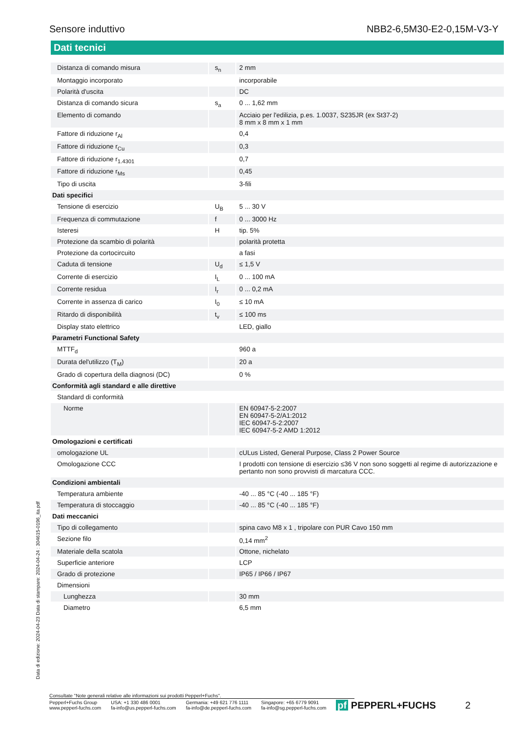Sensore induttivo NBB2-6,5M30-E2-0,15M-V3-Y
Dati tecnici
| Distanza di comando misura | s<sub>n</sub> | 2 mm |
| Montaggio incorporato | | incorporabile |
| Polarità d'uscita | | DC |
| Distanza di comando sicura | s<sub>a</sub> | 0 ... 1,62 mm |
| Elemento di comando | | Acciaio per l'edilizia, p.es. 1.0037, S235JR (ex St37-2) 8 mm x 8 mm x 1 mm |
| Fattore di riduzione r<sub>Al</sub> | | 0,4 |
| Fattore di riduzione r<sub>Cu</sub> | | 0,3 |
| Fattore di riduzione r<sub>1.4301</sub> | | 0,7 |
| Fattore di riduzione r<sub>Ms</sub> | | 0,45 |
| Tipo di uscita | | 3-fili |
| Dati specifici | | |
| Tensione di esercizio | U<sub>B</sub> | 5 ... 30 V |
| Frequenza di commutazione | f | 0 ... 3000 Hz |
| Isteresi | H | tip. 5% |
| Protezione da scambio di polarità | | polarità protetta |
| Protezione da cortocircuito | | a fasi |
| Caduta di tensione | U<sub>d</sub> | ≤ 1,5 V |
| Corrente di esercizio | I<sub>L</sub> | 0 ... 100 mA |
| Corrente residua | I<sub>r</sub> | 0 ... 0,2 mA |
| Corrente in assenza di carico | I<sub>0</sub> | ≤ 10 mA |
| Ritardo di disponibilità | t<sub>v</sub> | ≤ 100 ms |
| Display stato elettrico | | LED, giallo |
| Parametri Functional Safety | | |
| MTTF<sub>d</sub> | | 960 a |
| Durata del'utilizzo (T<sub>M</sub>) | | 20 a |
| Grado di copertura della diagnosi (DC) | | 0 % |
| Conformità agli standard e alle direttive | | |
| Standard di conformità | | |
| Norme | | EN 60947-5-2:2007 EN 60947-5-2/A1:2012 IEC 60947-5-2:2007 IEC 60947-5-2 AMD 1:2012 |
| Omologazioni e certificati | | |
| omologazione UL | | cULus Listed, General Purpose, Class 2 Power Source |
| Omologazione CCC | | I prodotti con tensione di esercizio ≤36 V non sono soggetti al regime di autorizzazione e pertanto non sono provvisti di marcatura CCC. |
| Condizioni ambientali | | |
| Temperatura ambiente | | -40 ... 85 °C (-40 ... 185 °F) |
| Temperatura di stoccaggio | | -40 ... 85 °C (-40 ... 185 °F) |
| Dati meccanici | | |
| Tipo di collegamento | | spina cavo M8 x 1 , tripolare con PUR Cavo 150 mm |
| Sezione filo | | 0,14 mm<sup>2</sup> |
| Materiale della scatola | | Ottone, nichelato |
| Superficie anteriore | | LCP |
| Grado di protezione | | IP65 / IP66 / IP67 |
| Dimensioni | | |
| Lunghezza | | 30 mm |
| Diametro | | 6,5 mm |
Data di edizione: 2024-04-23 Data di stampare: 2024-04-24 : 304615-0196_ita.pdf
Consultate "Note generali relative alle informazioni sui prodotti Pepperl+Fuchs".
Pepperl+Fuchs Group
www.pepperl-fuchs.com
USA: +1 330 486 0001
fa-info@us.pepperl-fuchs.com
Germania: +49 621 776 1111
fa-info@de.pepperl-fuchs.com
Singapore: +65 6779 9091
fa-info@sg.pepperl-fuchs.com
pf PEPPERL+FUCHS 2